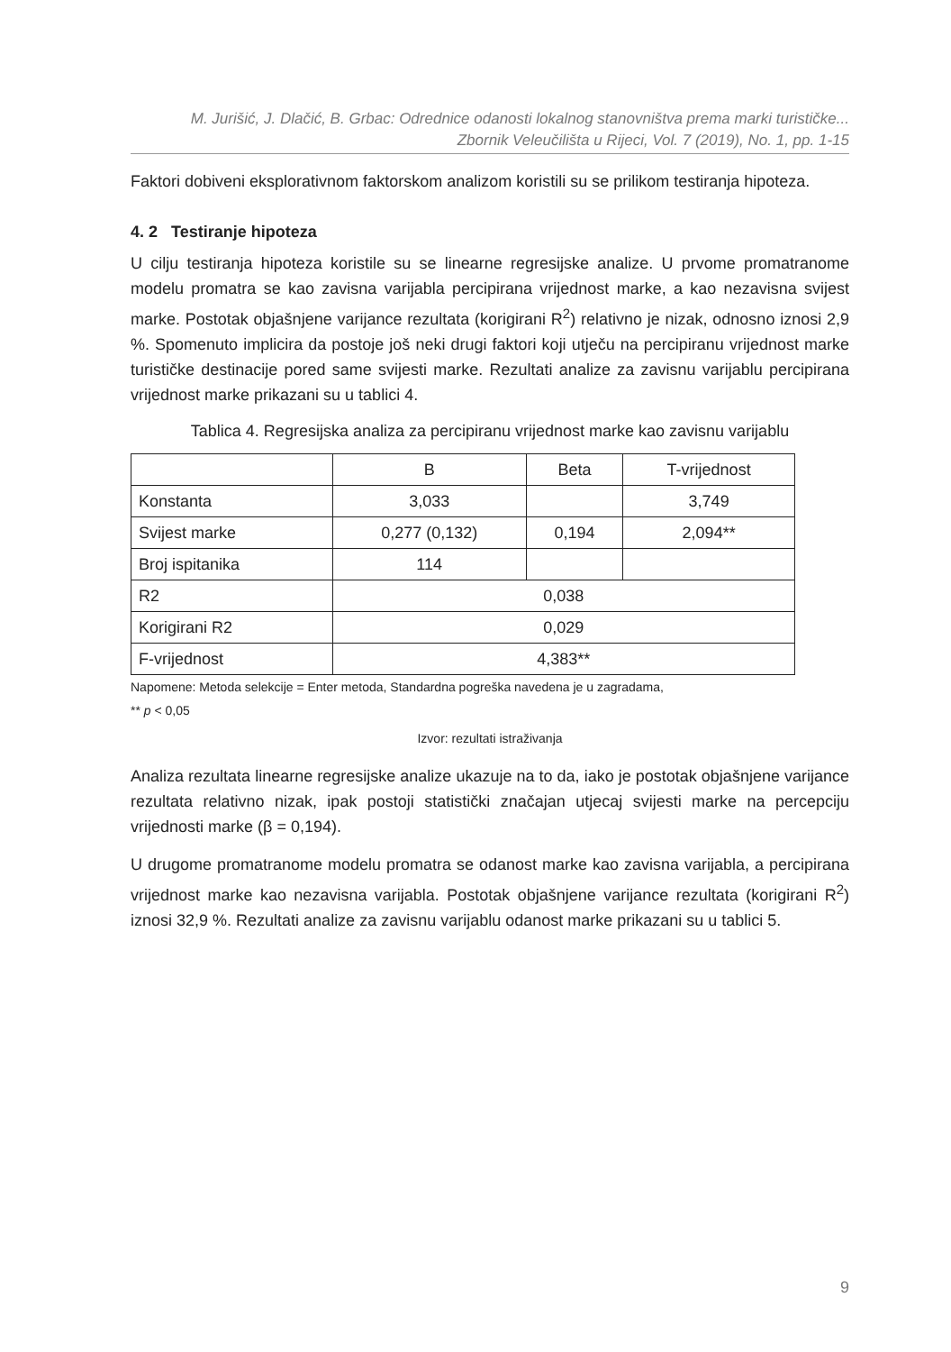M. Jurišić, J. Dlačić, B. Grbac: Odrednice odanosti lokalnog stanovništva prema marki turističke...
Zbornik Veleučilišta u Rijeci, Vol. 7 (2019), No. 1, pp. 1-15
Faktori dobiveni eksplorativnom faktorskom analizom koristili su se prilikom testiranja hipoteza.
4. 2 Testiranje hipoteza
U cilju testiranja hipoteza koristile su se linearne regresijske analize. U prvome promatranome modelu promatra se kao zavisna varijabla percipirana vrijednost marke, a kao nezavisna svijest marke. Postotak objašnjene varijance rezultata (korigirani R<sup>2</sup>) relativno je nizak, odnosno iznosi 2,9 %. Spomenuto implicira da postoje još neki drugi faktori koji utječu na percipiranu vrijednost marke turističke destinacije pored same svijesti marke. Rezultati analize za zavisnu varijablu percipirana vrijednost marke prikazani su u tablici 4.
Tablica 4. Regresijska analiza za percipiranu vrijednost marke kao zavisnu varijablu
| | B | Beta | T-vrijednost |
| Konstanta | 3,033 | | 3,749 |
| Svijest marke | 0,277 (0,132) | 0,194 | 2,094** |
| Broj ispitanika | 114 | | |
| R2 | 0,038 | | |
| Korigirani R2 | 0,029 | | |
| F-vrijednost | 4,383** | | |
Napomene: Metoda selekcije = Enter metoda, Standardna pogreška navedena je u zagradama,
** p < 0,05
Izvor: rezultati istraživanja
Analiza rezultata linearne regresijske analize ukazuje na to da, iako je postotak objašnjene varijance rezultata relativno nizak, ipak postoji statistički značajan utjecaj svijesti marke na percepciju vrijednosti marke (β = 0,194).
U drugome promatranome modelu promatra se odanost marke kao zavisna varijabla, a percipirana vrijednost marke kao nezavisna varijabla. Postotak objašnjene varijance rezultata (korigirani R<sup>2</sup>) iznosi 32,9 %. Rezultati analize za zavisnu varijablu odanost marke prikazani su u tablici 5.
9